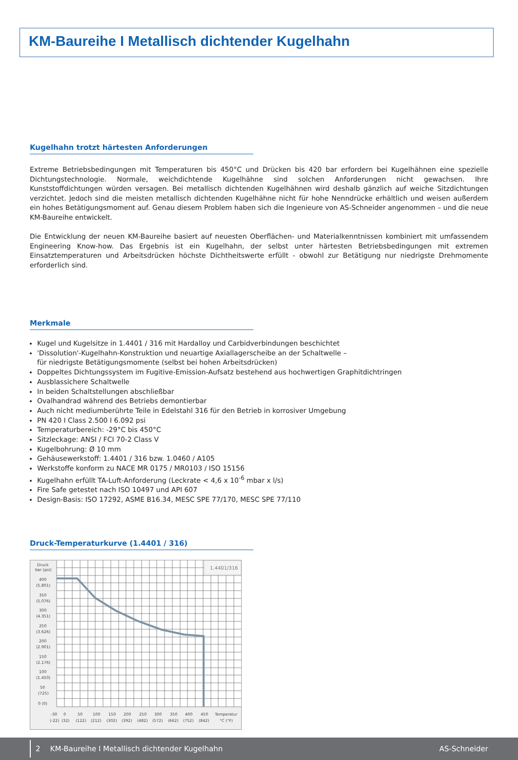KM-Baureihe I Metallisch dichtender Kugelhahn
Kugelhahn trotzt härtesten Anforderungen
Extreme Betriebsbedingungen mit Temperaturen bis 450°C und Drücken bis 420 bar erfordern bei Kugelhähnen eine spezielle Dichtungstechnologie. Normale, weichdichtende Kugelhähne sind solchen Anforderungen nicht gewachsen. Ihre Kunststoffdichtungen würden versagen. Bei metallisch dichtenden Kugelhähnen wird deshalb gänzlich auf weiche Sitzdichtungen verzichtet. Jedoch sind die meisten metallisch dichtenden Kugelhähne nicht für hohe Nenndrücke erhältlich und weisen außerdem ein hohes Betätigungsmoment auf. Genau diesem Problem haben sich die Ingenieure von AS-Schneider angenommen – und die neue KM-Baureihe entwickelt.
Die Entwicklung der neuen KM-Baureihe basiert auf neuesten Oberflächen- und Materialkenntnissen kombiniert mit umfassendem Engineering Know-how. Das Ergebnis ist ein Kugelhahn, der selbst unter härtesten Betriebsbedingungen mit extremen Einsatztemperaturen und Arbeits­drücken höchste Dichtheitswerte erfüllt - obwohl zur Betätigung nur niedrigste Drehmomente erforderlich sind.
Merkmale
Kugel und Kugelsitze in 1.4401 / 316 mit Hardalloy und Carbidverbindungen beschichtet
'Dissolution'-Kugelhahn-Konstruktion und neuartige Axiallagerscheibe an der Schaltwelle –
für niedrigste Betätigungsmomente (selbst bei hohen Arbeitsdrücken)
Doppeltes Dichtungssystem im Fugitive-Emission-Aufsatz bestehend aus hochwertigen Graphitdichtringen
Ausblassichere Schaltwelle
In beiden Schaltstellungen abschließbar
Ovalhandrad während des Betriebs demontierbar
Auch nicht mediumberührte Teile in Edelstahl 316 für den Betrieb in korrosiver Umgebung
PN 420 I Class 2.500 I 6.092 psi
Temperaturbereich: -29°C bis 450°C
Sitzleckage: ANSI / FCI 70-2 Class V
Kugelbohrung: Ø 10 mm
Gehäusewerkstoff: 1.4401 / 316 bzw. 1.0460 / A105
Werkstoffe konform zu NACE MR 0175 / MR0103 / ISO 15156
Kugelhahn erfüllt TA-Luft-Anforderung (Leckrate < 4,6 x 10<sup>-6</sup> mbar x l/s)
Fire Safe getestet nach ISO 10497 und API 607
Design-Basis: ISO 17292, ASME B16.34, MESC SPE 77/170, MESC SPE 77/110
Druck-Temperaturkurve (1.4401 / 316)
1.4401/316
Druck
bar (psi)
400
(5.801)
350
(5.076)
300
(4.351)
250
(3.626)
200
(2.901)
150
(2.176)
100
(1.450)
50
(725)
0 (0)
-30
0
50
100
150
200
250
300
350
400
450
Temperatur
(-22)
(32)
(122)
(212)
(302)
(392)
(482)
(572)
(662)
(752)
(842)
°C (°F)
2 KM-Baureihe I Metallisch dichtender Kugelhahn AS-Schneider